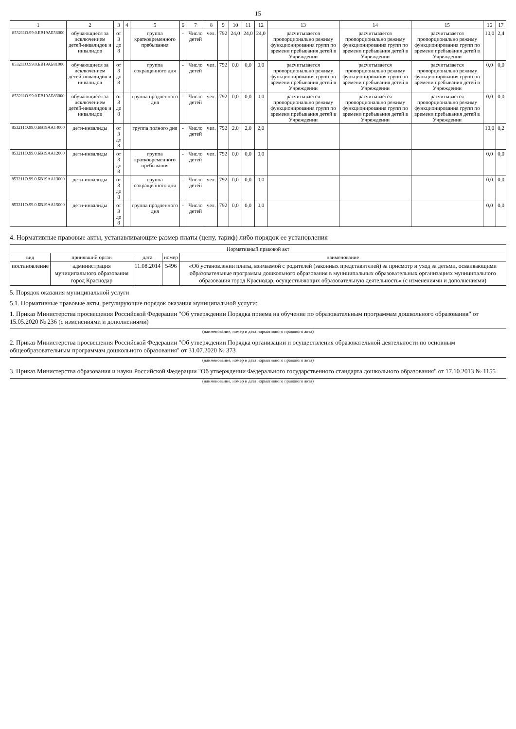15
| 1 | 2 | 3 | 4 | 5 | 6 | 7 | 8 | 9 | 10 | 11 | 12 | 13 | 14 | 15 | 16 | 17 |
| --- | --- | --- | --- | --- | --- | --- | --- | --- | --- | --- | --- | --- | --- | --- | --- | --- |
| 853211О.99.0.БВ19АБ58000 | обучающиеся за исключением детей-инвалидов и инвалидов | от 3 до 8 | | группа кратковременного пребывания | - | Число детей | чел. | 792 | 24,0 | 24,0 | 24,0 | расчитывается пропорционально режиму функционирования групп по времени пребывания детей в Учреждении | расчитывается пропорционально режиму функционирования групп по времени пребывания детей в Учреждении | расчитывается пропорционально режиму функционирования групп по времени пребывания детей в Учреждении | 10,0 | 2,4 |
| 853211О.99.0.БВ19АБ81000 | обучающиеся за исключением детей-инвалидов и инвалидов | от 3 до 8 | | группа сокращенного дня | - | Число детей | чел. | 792 | 0,0 | 0,0 | 0,0 | расчитывается пропорционально режиму функционирования групп по времени пребывания детей в Учреждении | расчитывается пропорционально режиму функционирования групп по времени пребывания детей в Учреждении | расчитывается пропорционально режиму функционирования групп по времени пребывания детей в Учреждении | 0,0 | 0,0 |
| 853211О.99.0.БВ19АБ83000 | обучающиеся за исключением детей-инвалидов и инвалидов | от 3 до 8 | | группа продленного дня | - | Число детей | чел. | 792 | 0,0 | 0,0 | 0,0 | расчитывается пропорционально режиму функционирования групп по времени пребывания детей в Учреждении | расчитывается пропорционально режиму функционирования групп по времени пребывания детей в Учреждении | расчитывается пропорционально режиму функционирования групп по времени пребывания детей в Учреждении | 0,0 | 0,0 |
| 853211О.99.0.БВ19АА14000 | дети-инвалиды | от 3 до 8 | | группа полного дня | - | Число детей | чел. | 792 | 2,0 | 2,0 | 2,0 | | | | 10,0 | 0,2 |
| 853211О.99.0.БВ19АА12000 | дети-инвалиды | от 3 до 8 | | группа кратковременного пребывания | - | Число детей | чел. | 792 | 0,0 | 0,0 | 0,0 | | | | 0,0 | 0,0 |
| 853211О.99.0.БВ19АА13000 | дети-инвалиды | от 3 до 8 | | группа сокращенного дня | - | Число детей | чел. | 792 | 0,0 | 0,0 | 0,0 | | | | 0,0 | 0,0 |
| 853211О.99.0.БВ19АА15000 | дети-инвалиды | от 3 до 8 | | группа продленного дня | - | Число детей | чел. | 792 | 0,0 | 0,0 | 0,0 | | | | 0,0 | 0,0 |
4. Нормативные правовые акты, устанавливающие размер платы (цену, тариф) либо порядок ее установления
| Нормативный правовой акт | | | | |
| --- | --- | --- | --- | --- |
| вид | принявший орган | дата | номер | наименование |
| постановление | администрация муниципального образования город Краснодар | 11.08.2014 | 5496 | «Об установлении платы, взимаемой с родителей (законных представителей) за присмотр и уход за детьми, осваивающими образовательные программы дошкольного образования в муниципальных образовательных организациях муниципального образования город Краснодар, осуществляющих образовательную деятельность» (с изменениями и дополнениями) |
5. Порядок оказания муниципальной услуги
5.1. Нормативные правовые акты, регулирующие порядок оказания муниципальной услуги:
1. Приказ Министерства просвещения Российской Федерации "Об утверждении Порядка приема на обучение по образовательным программам дошкольного образования" от 15.05.2020 № 236 (с изменениями и дополнениями)
(наименование, номер и дата нормативного правового акта)
2. Приказ Министерства просвещения Российской Федерации "Об утверждении Порядка организации и осуществления образовательной деятельности по основным общеобразовательным программам дошкольного образования" от 31.07.2020 № 373
(наименование, номер и дата нормативного правового акта)
3. Приказ Министерства образования и науки Российской Федерации "Об утверждении Федерального государственного стандарта дошкольного образования" от 17.10.2013 № 1155
(наименование, номер и дата нормативного правового акта)